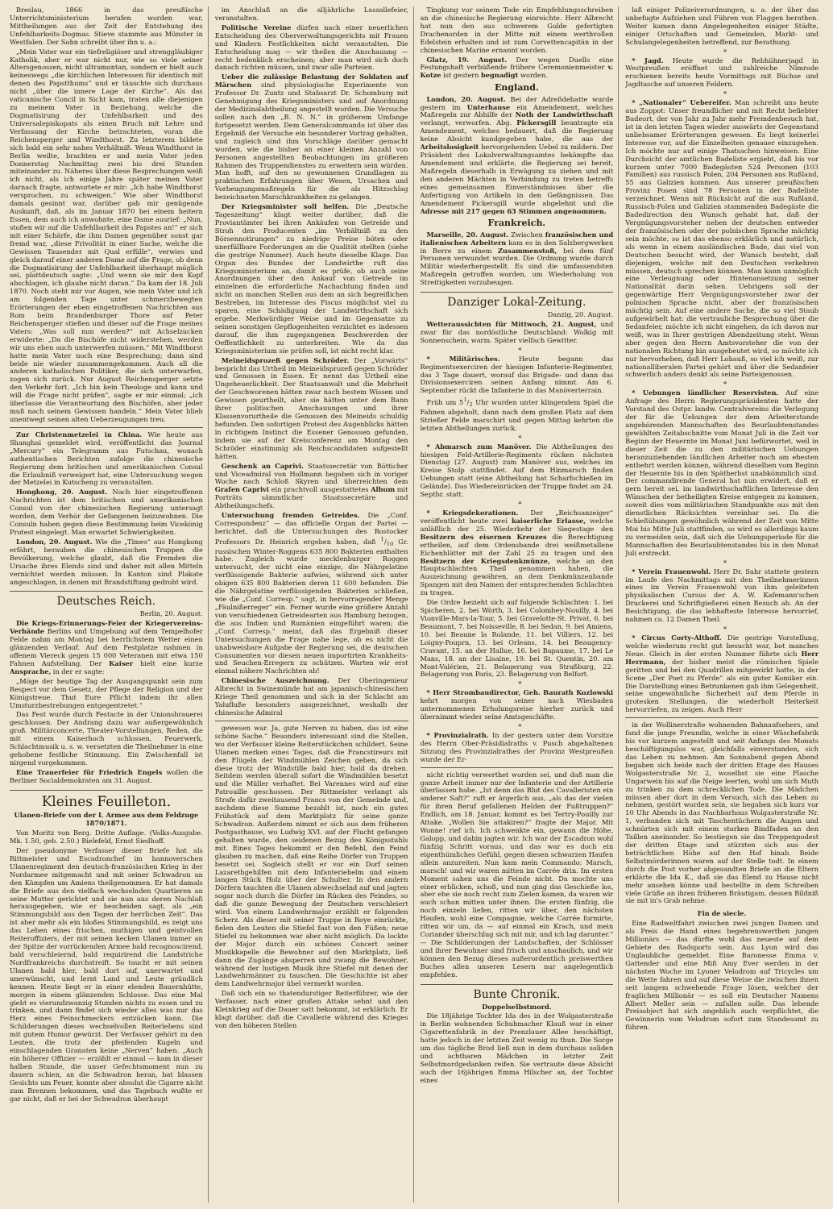Breslau, 1866 in das preußische Unterrichtsministerium berufen worden war, Mittheilungen aus der Zeit der Entstehung des Unfehlbarkeits-Dogmas. Stieve stammte aus Münster in Westfalen. Der Sohn schreibt über ihn u. a.:
„Mein Vater war ein tiefreligiöser und strenggläubiger Katholik, aber er war nicht nur, wie so viele seiner Altersgenossen, nicht ultramontan, sondern er hielt auch keineswegs „die kirchlichen Interessen für identisch mit denen des Papstthums“ und er täuschte sich durchaus nicht „über die innere Lage der Kirche“. Als das vaticanische Concil in Sicht kam, traten alle diejenigen zu meinem Vater in Beziehung, welche die Dogmatisirung der Unfehlbarkeit und des Universalepiskopats als einen Bruch mit Lehre und Verfassung der Kirche betrachteten, voran die Reichensperger und Windthorst. Zu letzterem bildete sich bald ein sehr nahes Verhältniß. Wenn Windthorst in Berlin weilte, brachten er und mein Vater jeden Donnerstag Nachmittag zwei bis drei Stunden miteinander zu. Näheres über diese Besprechungen weiß ich nicht, als ich einige Jahre später meinen Vater darnach fragte, antwortete er mir: „Ich habe Windthorst versprochen, zu schweigen.“ Wie aber Windthorst damals gesinnt war, darüber gab mir genügende Auskunft, daß, als im Januar 1870 bei einem heitern Essen, dem auch ich anwohnte, eine Dame ausrief: „Nun, stoßen wir auf die Unfehlbarkeit des Papstes an!“ er sich mit einer Schärfe, die ihm Damen gegenüber sonst gar fremd war, „diese Frivolität in einer Sache, welche die Gewissen Tausender mit Qual erfülle“, verwies und gleich darauf einer anderen Dame auf die Frage, ob denn die Dogmatisirung der Unfehlbarkeit überhaupt möglich sei, plattdeutsch sagte: „Und wenn sie mir den Kopf abschlagen, ich glaube nicht daran.“ Da kam der 18. Juli 1870. Noch steht mir vor Augen, wie mein Vater und ich am folgenden Tage unter schmerzbewegten Erörterungen der eben eingetroffenen Nachrichten aus Rom beim Brandenburger Thore auf Peter Reichensperger stießen und dieser auf die Frage meines Vaters: „Was soll nun werden?“ mit Achselzucken erwiderte: „Da die Bischöfe nicht widerstehen, werden wir uns eben auch unterwerfen müssen.“ Mit Windthorst hatte mein Vater noch eine Besprechung; dann sind beide nie wieder zusammengekommen. Auch all die anderen katholischen Politiker, die sich unterwarfen, zogen sich zurück. Nur August Reichensperger setzte den Verkehr fort. „Ich bin kein Theologe und kann und will die Frage nicht prüfen“, sagte er mir einmal; „ich überlasse die Verantwortung den Bischöfen, aber jeder muß nach seinem Gewissen handeln.“ Mein Vater blieb unentwegt seinen alten Ueberzeugungen treu.
Zur Christenmetzelei in China. Wie heute aus Shanghai gemeldet wird, veröffentlicht das Journal „Mercury“ ein Telegramm aus Futschau, wonach authentischen Berichten zufolge die chinesische Regierung dem britischen und amerikanischen Consul die Erlaubniß verweigert hat, eine Untersuchung wegen der Metzelei in Kutscheng zu veranstalten.
Hongkong, 20. August. Nach hier eingetroffenen Nachrichten ist dem britischen und amerikanischen Consul von der chinesischen Regierung untersagt worden, dem Verhör der Gefangenen beizuwohnen. Die Consuln haben gegen diese Bestimmung beim Vicekönig Protest eingelegt. Man erwartet Schwierigkeiten.
London, 20. August. Wie die „Times“ aus Hongkong erfährt, berauben die chinesischen Truppen die Bevölkerung, welche glaubt, daß die Fremden die Ursache ihres Elends sind und daher mit allen Mitteln vernichtet werden müssen. In Kanton sind Plakate angeschlagen, in denen mit Brandstiftung gedroht wird.
Deutsches Reich.
Berlin, 20. August.
Die Kriegs-Erinnerungs-Feier der Kriegervereins-Verbände Berlins und Umgebung auf dem Tempelhofer Felde nahm am Montag bei herrlichstem Wetter einen glänzenden Verlauf. Auf dem Festplatze nahmen in offenem Viereck gegen 15 000 Veteranen mit etwa 150 Fahnen Aufstellung. Der Kaiser hielt eine kurze Ansprache, in der er sagte:
„Möge der heutige Tag der Ausgangspunkt sein zum Respect vor dem Gesetz, der Pflege der Religion und der Königstreue. Thut Eure Pflicht indem ihr allen Umsturzbestrebungen entgegentretet.“
Das Fest wurde durch Festacte in der Unionsbrauerei geschlossen. Der Andrang dazu war außergewöhnlich groß. Militärconcerte, Theater-Vorstellungen, Reden, die mit einem Kaiserhoch schlossen, Feuerwerk, Schlachtmusik u. s. w. versetzten die Theilnehmer in eine gehobene festliche Stimmung. Ein Zwischenfall ist nirgend vorgekommen.
Eine Trauerfeier für Friedrich Engels wollen die Berliner Socialdemokraten am 31. August.
Kleines Feuilleton.
Ulanen-Briefe von der I. Armee aus dem Feldzuge 1870/1871.
Von Moritz von Berg. Dritte Auflage. (Volks-Ausgabe. Mk. 1.50, geb. 2.50.) Bielefeld, Ernst Siedhoff.
Der pseudonyme Verfasser dieser Briefe hat als Rittmeister und Escadronchef im hannoverschen Ulanenregiment den deutsch-französischen Krieg in der Nordarmee mitgemacht und mit seiner Schwadron an den Kämpfen um Amiens theilgenommen. Er hat damals die Briefe aus den vielfach wechselnden Quartieren an seine Mutter gerichtet und sie nun aus deren Nachlaß herausgegeben, wie er bescheiden sagt, als „ein Stimmungsbild aus den Tagen der herrlichen Zeit“. Das ist aber mehr als ein bloßes Stimmungsbild, es zeigt uns das Leben eines frischen, muthigen und geistvollen Reiteroffiziers, der mit seinen kecken Ulanen immer an der Spitze der vorrückenden Armee bald recognoscirend, bald verschleiernd, bald requirirend die Landstriche Nordfrankreichs durchstreift. So taucht er mit seinen Ulanen bald hier, bald dort auf, unerwartet und unerwünscht, und lernt Land und Leute gründlich kennen. Heute liegt er in einer elenden Bauernhütte, morgen in einem glänzenden Schlosse. Das eine Mal giebt es vierundzwanzig Stunden nichts zu essen und zu trinken, und dann findet sich wieder alles was nur das Herz eines Feinschmeckers entzücken kann. Die Schilderungen dieses wechselvollen Reiterlebens sind mit gutem Humor gewürzt. Der Verfasser gehört zu den Leuten, die trotz der pfeifenden Kugeln und einschlagenden Granaten keine „Nerven“ haben. „Auch ein höherer Offizier — erzählt er einmal — kam in dieser halben Stunde, die unser Gefechtsmoment nun zu dauern schien, an die Schwadron heran, bat blassen Gesichts um Feuer, konnte aber absolut die Cigarre nicht zum Brennen bekommen, und das Tagebuch wußte er gar nicht, daß er bei der Schwadron überhaupt
im Anschluß an die alljährliche Lassallefeier, veranstalten.
Politische Vereine dürfen nach einer neuerlichen Entscheidung des Oberverwaltungsgerichts mit Frauen und Kindern Festlichkeiten nicht veranstalten. Die Entscheidung mag — wir theilen die Anschauung — recht bedenklich erscheinen; aber man wird sich doch danach richten müssen, und zwar alle Parteien.
Ueber die zulässige Belastung der Soldaten auf Märschen sind physiologische Experimente von Professor Dr. Zuntz und Stabsarzt Dr. Schomburg mit Genehmigung des Kriegsministers und auf Anordnung der Medizinalabtheilung angestellt worden. Die Versuche sollen nach den „B. N. N.“ in größerem Umfange fortgesetzt werden. Dem Generalcommando ist über das Ergebniß der Versuche ein besonderer Vortrag gehalten, und zugleich sind ihm Vorschläge darüber gemacht worden, wie die bisher an einer kleinen Anzahl von Personen angestellten Beobachtungen im größeren Rahmen des Truppendienstes zu erweitern sein würden. Man hofft, auf den so gewonnenen Grundlagen zu praktischen Erfahrungen über Wesen, Ursachen und Vorbeugungsmaßregeln für die als Hitzschlag bezeichneten Marschkrankheiten zu gelangen.
Der Kriegsminister soll helfen. Die „Deutsche Tageszeitung“ klagt weiter darüber, daß die Proviantämter bei ihren Ankäufen von Getreide und Stroh den Producenten „im Verhältniß zu den Börsennotirungen“ zu niedrige Preise böten oder unerfüllbare Forderungen an die Qualität stellten (siehe die gestrige Nummer). Auch heute dieselbe Klage. Das Organ des Bundes der Landwirthe ruft das Kriegsministerium an, damit es prüfe, ob auch seine Anordnungen über den Ankauf von Getreide im einzelnen die erforderliche Nachachtung finden und nicht an manchen Stellen aus dem an sich begreiflichen Bestreben, im Interesse des Fiscus möglichst viel zu sparen, eine Schädigung der Landwirthschaft sich ergebe. Merkwürdiger Weise und im Gegensatze zu seinen sonstigen Gepflogenheiten verzichtet es indessen darauf, die ihm zugegangenen Beschwerden der Oeffentlichkeit zu unterbreiten. Wie da das Kriegsministerium sie prüfen soll, ist nicht recht klar.
Meineidsprozeß gegen Schröder. Der „Vorwärts“ bespricht das Urtheil im Meineidsprozeß gegen Schröder und Genossen in Essen. Er nennt das Urtheil eine Ungeheuerlichkeit. Der Staatsanwalt und die Mehrheit der Geschworenen hätten zwar nach bestem Wissen und Gewissen geurtheilt, aber sie hätten unter dem Bann ihrer politischen Anschauungen und ihrer Klassenvorurtheile die Genossen des Meineids schuldig befunden. Den sofortigen Protest des Augenblicks hätten in richtigem Instinct die Essener Genossen gefunden, indem sie auf der Kreisconferenz am Montag den Schröder einstimmig als Reichscandidaten aufgestellt hätten.
Geschenk an Caprivi. Staatssecretär von Bötticher und Viceadmiral von Hollmann begaben sich in voriger Woche nach Schloß Skyren und überreichten dem Grafen Caprivi ein prachtvoll ausgestattetes Album mit Porträts sämmtlicher Staatssecretäre und Abtheilungschefs.
Untersuchung fremden Getreides. Die „Conf. Correspondenz“ — das officielle Organ der Partei — berichtet, daß die Untersuchungen des Rostocker Professors Dr. Heinrich ergeben haben, daß 1/10 Gr. russischen Winter-Roggens 635 800 Bakterien enthalten habe. Zugleich wurde mecklenburger Roggen untersucht, der nicht eine einzige, die Nährgelatine verflüssigende Bakterie aufwies, während sich unter obigen 635 800 Bakterien deren 11 600 befanden. Die die Nährgelatine verflüssigenden Bakterien schließen, wie die „Conf. Corresp.“ sagt, in hervorragender Menge „Fäulnißerreger“ ein. Ferner wurde eine größere Anzahl von verschiedenen Getreidearten aus Hamburg bezogen, die aus Indien und Rumänien eingeführt waren; die „Conf. Corresp.“ meint, daß das Ergebniß dieser Untersuchungen die Frage nahe lege, ob es nicht die unabweisbare Aufgabe der Regierung sei, die deutschen Consumenten vor diesen neuen importirten Krankheits- und Seuchen-Erregern zu schützen. Warten wir erst einmal nähere Nachrichten ab!
Chinesische Auszeichnung. Der Oberingenieur Albrecht in Swinemünde hat am japanisch-chinesischen Kriege Theil genommen und sich in der Schlacht am Yalufluße besonders ausgezeichnet, weshalb der chinesische Admiral
gewesen war. Ja, gute Nerven zu haben, das ist eine schöne Sache.“ Besonders interessant sind die Stellen, wo der Verfasser kleine Reiterstückchen schildert. Seine Ulanen merken eines Tages, daß die Francstireurs mit den Flügeln der Windmühlen Zeichen geben, da sich diese trotz der Windstille bald hier, bald da drehen. Seitdem werden überall sofort die Windmühlen besetzt und die Müller verhaftet. Bei Varennes wird auf eine Patrouille geschossen. Der Rittmeister verlangt als Strafe dafür zweitausend Francs von der Gemeinde und, nachdem diese Summe bezahlt ist, noch ein gutes Frühstück auf dem Marktplatz für seine ganze Schwadron. Außerdem nimmt er sich aus dem früheren Postgasthause, wo Ludwig XVI. auf der Flucht gefangen gehalten wurde, den seidenen Bezug des Königsstuhls mit. Eines Tages bekommt er den Befehl, den Feind glauben zu machen, daß eine Reihe Dörfer von Truppen besetzt sei. Sogleich stellt er vor ein Dorf seinen Lazarethgehilfen mit dem Infanteriehelm und einem langen Stück Holz über der Schulter. In den andern Dörfern tauchten die Ulanen abwechselnd auf und jagten sogar noch durch die Dörfer im Rücken des Feindes, so daß die ganze Bewegung der Deutschen verschleiert wird. Von einem Landwehrmajor erzählt er folgenden Scherz. Als dieser mit seiner Truppe in Roye einrückte, fielen den Leuten die Stiefel fast von den Füßen; neue Stiefel zu bekommen war aber nicht möglich. Da lockte der Major durch ein schönes Concert seiner Musikkapelle die Bewohner auf den Marktplatz, ließ dann die Zugänge absperren und zwang die Bewohner, während der lustigen Musik ihre Stiefel mit denen der Landwehrmänner zu tauschen. Die Geschichte ist aber dem Landwehrmajor übel vermerkt worden.
Daß sich ein so thatendurstiger Reiterführer, wie der Verfasser, nach einer großen Attake sehnt und den Kleinkrieg auf die Dauer satt bekommt, ist erklärlich. Er klagt darüber, daß die Cavallerie während des Krieges von den höheren Stellen
Tingkung vor seinem Tode ein Empfehlungsschreiben an die chinesische Regierung einreichte. Herr Albrecht hat nun den aus schwerem Golde gefertigten Drachenorden in der Mitte mit einem werthvollen Edelstein erhalten und ist zum Corvettencapitän in der chinesischen Marine ernannt worden.
Glatz, 19. August. Der wegen Duells eine Festungshaft verbüßende frühere Ceremonienmeister v. Kotze ist gestern begnadigt worden.
England.
London, 20. August. Bei der Adreßdebatte wurde gestern im Unterhause ein Amendement, welches Maßregeln zur Abhilfe der Noth der Landwirthschaft verlangt, verworfen. Abg. Pickersgill beantragte ein Amendement, welches bedauert, daß die Regierung keine Absicht kundgegeben habe, die aus der Arbeitslosigkeit hervorgehenden Uebel zu mildern. Der Präsident des Lokalverwaltungsamtes bekämpfte das Amendement und erklärte, die Regierung sei bereit, Maßregeln dieserhalb in Erwägung zu ziehen und mit den anderen Mächten in Verbindung zu treten betreffs eines gemeinsamen Einverständnisses über die Anfertigung von Artikeln in den Gefängnissen. Das Amendement Pickersgill wurde abgelehnt und die Adresse mit 217 gegen 63 Stimmen angenommen.
Frankreich.
Marseille, 20. August. Zwischen französischen und italienischen Arbeitern kam es in den Salzbergwerken in Berre zu einem Zusammenstoß, bei dem fünf Personen verwundet wurden. Die Ordnung wurde durch Militär wiederhergestellt. Es sind die umfassendsten Maßregeln getroffen worden, um Wiederholung von Streitigkeiten vorzubeugen.
Danziger Lokal-Zeitung.
Danzig, 20. August.
Wetteraussichten für Mittwoch, 21. August, und zwar für das nordöstliche Deutschland: Wolkig mit Sonnenschein, warm. Später vielfach Gewitter.
*
* Militärisches. Heute begann das Regimentsexerciren der hiesigen Infanterie-Regimenter, das 3 Tage dauert, worauf das Brigade- und dann das Divisionsexerciren seinen Anfang nimmt. Am 6. September rückt die Infanterie in das Manöverterrain.
Früh um 51/2 Uhr wurden unter klingendem Spiel die Fahnen abgeholt, dann nach dem großen Platz auf dem Strießer Felde marschirt und gegen Mittag kehrten die letzten Abtheilungen zurück.
*
* Abmarsch zum Manöver. Die Abtheilungen des hiesigen Feld-Artillerie-Regiments rücken nächsten Dienstag (27. August) zum Manöver aus, welches im Kreise Stolp stattfindet. Auf dem Hinmarsch finden Uebungen statt (eine Abtheilung hat Scharfschießen im Gelände). Das Wiedereinrücken der Truppe findet am 24. Septbr. statt.
*
* Kriegsdekorationen. Der „Reichsanzeiger“ veröffentlicht heute zwei kaiserliche Erlasse, welche anläßlich der 25. Wiederkehr der Siegestage den Besitzern des eisernen Kreuzes die Berechtigung ertheilen, auf dem Ordensbande drei weißmetallene Eichenblätter mit der Zahl 25 zu tragen und den Besitzern der Kriegsdenkmünze, welche an den Hauptschlachten Theil genommen haben, die Auszeichnung gewähren, an dem Denkmünzenbande Spangen mit den Namen der entsprechenden Schlachten zu tragen.
Die Ordre bezieht sich auf folgende Schlachten: 1. bei Spicheren, 2. bei Wörth, 3. bei Colombey-Nouilly, 4. bei Vionville-Mars-la-Tour, 5. bei Gravelotte-St. Privat, 6. bei Beaumont, 7. bei Noisseville, 8. bei Sedan, 9. bei Amiens, 10. bei Beaune la Rolande, 11. bei Villiers, 12. bei Loigny-Pouprn, 13. bei Orleans, 14. bei Beaugency-Cravant, 15. an der Hallue, 16. bei Bapaume, 17. bei Le Mans, 18. an der Lisaine, 19. bei St. Quentin, 20. am Mont-Valérien, 21. Belagerung von Straßburg, 22. Belagerung von Paris, 23. Belagerung von Belfort.
*
* Herr Strombaudirector, Geh. Baurath Kozlowski kehrt morgen von seiner nach Wiesbaden unternommenen Erholungsreise hierher zurück und übernimmt wieder seine Amtsgeschäfte.
*
* Provinzialrath. In der gestern unter dem Vorsitze des Herrn Ober-Präsidialraths v. Pusch abgehaltenen Sitzung des Provinzialrathes der Provinz Westpreußen wurde der Er-
nicht richtig verwerthet worden sei, und daß man die ganze Arbeit immer nur der Infanterie und der Artillerie überlassen habe. „Ist denn das Blut des Cavalleristen ein anderer Saft?“ ruft er ärgerlich aus, „als das der vielen für ihren Beruf gefallenen Helden der Fußtruppen?“ Endlich, am 18. Januar, kommt es bei Tertry-Pouilly zur Attake. „Wollen Sie attakiren?“ fragte der Major. Mit Wonne! rief ich. Ich schwenkte ein, gewann die Höhe, Galopp, und dahin jagten wir. Ich war der Escadron wohl fünfzig Schritt voraus, und das war es doch ein eigenthümliches Gefühl, gegen diesen schwarzen Haufen allein anzureiten. Nun kam mein Commando: Marsch, marsch! und wir waren mitten im Carrée drin. Im ersten Moment sahen uns die Feinde nicht. Da mochte uns einer erblicken, schoß, und nun ging das Geschieße los, aber ehe sie noch recht zum Zielen kamen, da waren wir auch schon mitten unter ihnen. Die ersten fünfzig, die noch einzeln liefen, ritten wir über, den nächsten Haufen, wohl eine Compagnie, welche Carrée formirte, ritten wir um, da — auf einmal ein Krach, und mein Coriander überschlug sich mit mir, und ich lag darunter.“ — Die Schilderungen der Landschaften, der Schlösser und ihrer Bewohner sind frisch und anschaulich, und wir können den Bezug dieses außerordentlich preiswerthen Buches allen unseren Lesern nur angelegentlich empfehlen.
Bunte Chronik.
Doppelselbstmord.
Die 18jährige Tochter Ida des in der Wolgasterstraße in Berlin wohnenden Schuhmacher Klauß war in einer Cigarettenfabrik in der Prenzlauer Allee beschäftigt, hatte jedoch in der letzten Zeit wenig zu thun. Die Sorge um das tägliche Brod ließ nun in dem durchaus soliden und achtbaren Mädchen in letzter Zeit Selbstmordgedanken reifen. Sie vertraute diese Absicht auch der 16jährigen Emma Hilscher an, der Tochter eines
laß einiger Polizeiverordnungen, u. a. der über das unbefugte Aufziehen und Führen von Flaggen berathen. Weiter kamen dann Angelegenheiten einiger Städte, einiger Ortschaften und Gemeinden, Markt- und Schulangelegenheiten betreffend, zur Berathung.
*
* Jagd. Heute wurde die Rebhühnerjagd in Westpreußen eröffnet und zahlreiche Nimrode erschienen bereits heute Vormittags mit Büchse und Jagdtasche auf unseren Feldern.
*
* „Nationaler“ Uebereifer. Man schreibt uns heute aus Zoppot: Unser freundlicher und mit Recht beliebter Badeort, der von Jahr zu Jahr mehr Fremdenbesuch hat, ist in den letzten Tagen wieder auswärts der Gegenstand unliebsamer Erörterungen gewesen. Es liegt keinerlei Interesse vor, auf die Einzelheiten genauer einzugehen. Ich möchte nur auf einige Thatsachen hinweisen. Eine Durchsicht der amtlichen Badeliste ergiebt, daß bis vor kurzem unter 7000 Badegästen 524 Personen (103 Familien) aus russisch Polen, 204 Personen aus Rußland, 55 aus Galizien kommen. Aus unserer preußischen Provinz Posen sind 78 Personen in der Badeliste verzeichnet. Wenn mit Rücksicht auf die aus Rußland, Russisch-Polen und Galizien stammenden Badegäste die Badedirection den Wunsch gehabt hat, daß der Vergnügungsvorsteher neben der deutschen entweder der französischen oder der polnischen Sprache mächtig sein möchte, so ist das ebenso erklärlich und natürlich, als wenn in einem ausländischen Bade, das viel von Deutschen besucht wird, der Wunsch besteht, daß diejenigen, welche mit den Deutschen verkehren müssen, deutsch sprechen können. Man kann unmöglich eine Verleugnung oder Hintenansetzung seiner Nationalität darin sehen. Uebrigens soll der gegenwärtige Herr Vergnügungsvorsteher zwar der polnischen Sprache nicht, aber der französischen mächtig sein. Auf eine andere Sache, die so viel Staub aufgewirbelt hat: die vertrauliche Besprechung über die Sedanfeier, möchte ich nicht eingehen, da ich davon nur weiß, was in Ihrer gestrigen Abendzeitung steht. Wenn aber gegen den Herrn Amtsvorsteher die von der nationalen Richtung hin ausgebeutet wird, so möchte ich nur hervorheben, daß Herr Lohauß, so viel ich weiß, zur nationalliberalen Partei gehört und über die Sedanfeier schwerlich anders denkt als seine Parteigenossen.
*
* Uebungen ländlicher Reservisten. Auf eine Anfrage des Herrn Regierungspräsidenten hatte der Vorstand des Ostpr. landw. Centralvereins die Verlegung der für die Uebungen der dem Arbeiterstande angehörenden Mannschaften des Beurlaubtenstandes gewählten Zeitabschnitte vom Monat Juli in die Zeit vor Beginn der Heuernte im Monat Juni befürwortet, weil in dieser Zeit die zu den militärischen Uebungen heranzuziehenden ländlichen Arbeiter noch am ehesten entbehrt werden können, während dieselben vom Beginn der Heuernte bis in den Spätherbst unabkömmlich sind. Der commandirende General hat nun erwidert, daß er gern bereit sei, im landwirthschaftlichen Interesse den Wünschen der betheiligten Kreise entgegen zu kommen, soweit dies vom militärischen Standpunkte aus mit den dienstlichen Rücksichten vereinbar sei. Da die Schießübungen gewöhnlich während der Zeit von Mitte Mai bis Mitte Juli stattfinden, so wird es allerdings kaum zu vermeiden sein, daß sich die Uebungsperiode für die Mannschaften des Beurlaubtenstandes bis in den Monat Juli erstreckt.
*
* Verein Frauenwohl. Herr Dr. Suhr stattete gestern im Laufe des Nachmittags mit den Theilnehmerinnen eines im Verein Frauenwohl von ihm geleiteten physikalischen Cursus der A. W. Kafemann'schen Druckerei und Schriftgießerei einen Besuch ab. An der Besichtigung, die das lebhafteste Interesse hervorrief, nahmen ca. 12 Damen Theil.
*
* Circus Corty-Althoff. Die gestrige Vorstellung, welche wiederum recht gut besucht war, bot manches Neue. Gleich in der ersten Nummer führte sich Herr Herrmann, der bisher meist die römischen Spiele geritten und bei den Quadrillen mitgewirkt hatte, in der Scene „Der Poet zu Pferde“ als ein guter Komiker ein. Die Darstellung eines Betrunkenen gab ihm Gelegenheit, seine ungewöhnliche Sicherheit auf dem Pferde in grotesken Stellungen, die wiederholt Heiterkeit hervorriefen, zu zeigen. Auch Herr
in der Wollinerstraße wohnenden Bahnaufsehers, und fand die junge Freundin, welche in einer Wäschefabrik bis vor kurzem angestellt und seit Anfangs des Monats beschäftigungslos war, gleichfalls einverstanden, sich das Leben zu nehmen. Am Sonnabend gegen Abend begaben sich beide nach der dritten Etage des Hauses Wolgasterstraße Nr. 2, woselbst sie eine Flasche Ungarwein bis auf die Neige leerten, wohl um sich Muth zu trinken zu dem schrecklichen Tode. Die Mädchen müssen aber dort in dem Versuch, sich das Leben zu nehmen, gestört worden sein, sie begaben sich kurz vor 10 Uhr Abends in das Nachbarhaus Wolgasterstraße Nr. 1, verbanden sich mit Taschentüchern die Augen und schnürten sich mit einem starken Bindfaden an den Taillen aneinander. So bestiegen sie das Treppenpodest der dritten Etage und stürzten sich aus der beträchtlichen Höhe auf den Hof hinab. Beide Selbstmörderinnen waren auf der Stelle todt. In einem durch die Post vorher abgesandten Briefe an die Eltern erklärte die Ida K., daß sie das Elend zu Hause nicht mehr ansehen könne und bestellte in dem Schreiben viele Grüße an ihren früheren Bräutigam, dessen Bildniß sie mit in's Grab nehme.
Fin de siecle.
Eine Radweltfahrt zwischen zwei jungen Damen und als Preis die Hand eines begehrenswerthen jungen Millionärs — das dürfte wohl das neueste auf dem Gebiete des Radsports sein. Aus Lyon wird das Unglaubliche gemeldet. Eine Baronesse Emma v. Gattender und eine Miß Amy Ever werden in der nächsten Woche im Lyoner Velodrom auf Tricycles um die Wette fahren und auf diese Weise die zwischen ihnen seit langem schwebende Frage lösen, welcher der fraglichen Millionär — es soll ein Deutscher Namens Albert Meller sein — zufallen solle. Das lebende Preisobject hat sich angeblich auch verpflichtet, die Gewinnerin vom Velodrom sofort zum Standesamt zu führen.